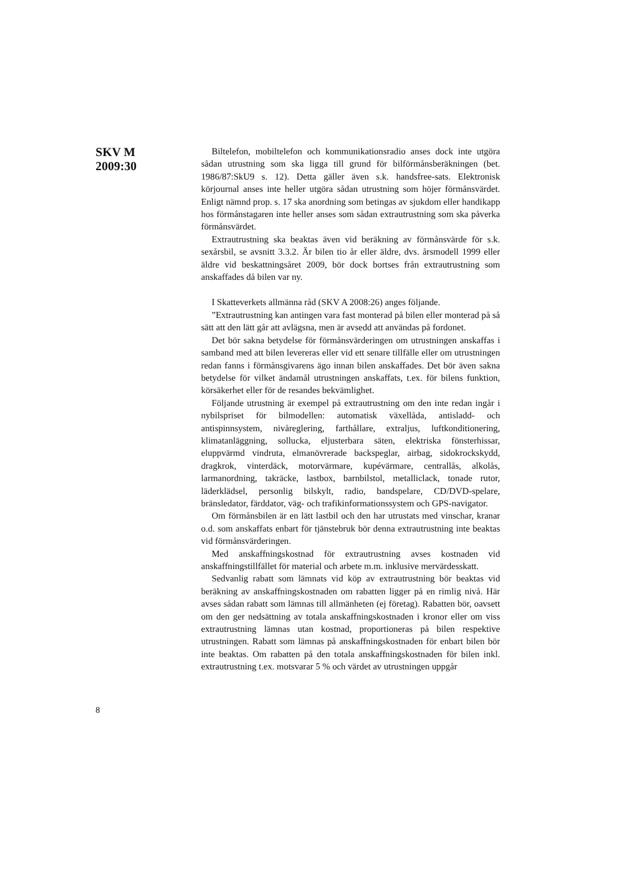SKV M
2009:30
Biltelefon, mobiltelefon och kommunikationsradio anses dock inte utgöra sådan utrustning som ska ligga till grund för bilförmåns­beräkningen (bet. 1986/87:SkU9 s. 12). Detta gäller även s.k. handsfree-sats. Elektronisk körjournal anses inte heller utgöra sådan utrustning som höjer förmånsvärdet. Enligt nämnd prop. s. 17 ska anordning som betingas av sjukdom eller handikapp hos förmåns­tagaren inte heller anses som sådan extrautrustning som ska påverka förmånsvärdet.
Extrautrustning ska beaktas även vid beräkning av förmånsvärde för s.k. sexårsbil, se avsnitt 3.3.2. Är bilen tio år eller äldre, dvs. årsmodell 1999 eller äldre vid beskattningsåret 2009, bör dock bortses från extra­utrustning som anskaffades då bilen var ny.
I Skatteverkets allmänna råd (SKV A 2008:26) anges följande.
”Extrautrustning kan antingen vara fast monterad på bilen eller monterad på så sätt att den lätt går att avlägsna, men är avsedd att användas på fordonet.
Det bör sakna betydelse för förmånsvärderingen om utrustningen anskaffas i samband med att bilen levereras eller vid ett senare tillfälle eller om utrustningen redan fanns i förmånsgivarens ägo innan bilen anskaffades. Det bör även sakna betydelse för vilket ändamål utrust­ningen anskaffats, t.ex. för bilens funktion, körsäkerhet eller för de resandes bekvämlighet.
Följande utrustning är exempel på extrautrustning om den inte redan ingår i nybilspriset för bilmodellen: automatisk växellåda, anti­sladd- och antispinnsystem, nivåreglering, farthållare, extraljus, luft­konditionering, klimatanläggning, sollucka, eljusterbara säten, elek­triska fönsterhissar, eluppvärmd vindruta, elmanövrerade backspeglar, airbag, sidokrockskydd, dragkrok, vinterdäck, motorvärmare, kupé­värmare, centrallås, alkolås, larmanordning, takräcke, lastbox, barnbil­stol, metalliclack, tonade rutor, läderklädsel, personlig bilskylt, radio, bandspelare, CD/DVD-spelare, bränsledator, färddator, väg- och trafikinformationssystem och GPS-navigator.
Om förmånsbilen är en lätt lastbil och den har utrustats med vin­schar, kranar o.d. som anskaffats enbart för tjänstebruk bör denna extrautrustning inte beaktas vid förmånsvärderingen.
Med anskaffningskostnad för extrautrustning avses kostnaden vid anskaffningstillfället för material och arbete m.m. inklusive mer­värdesskatt.
Sedvanlig rabatt som lämnats vid köp av extrautrustning bör beaktas vid beräkning av anskaffningskostnaden om rabatten ligger på en rimlig nivå. Här avses sådan rabatt som lämnas till allmänheten (ej företag). Rabatten bör, oavsett om den ger nedsättning av totala anskaffningskostnaden i kronor eller om viss extrautrustning lämnas utan kostnad, proportioneras på bilen respektive utrustningen. Rabatt som lämnas på anskaffningskostnaden för enbart bilen bör inte beak­tas. Om rabatten på den totala anskaffningskostnaden för bilen inkl. extrautrustning t.ex. motsvarar 5 % och värdet av utrustningen uppgår
8